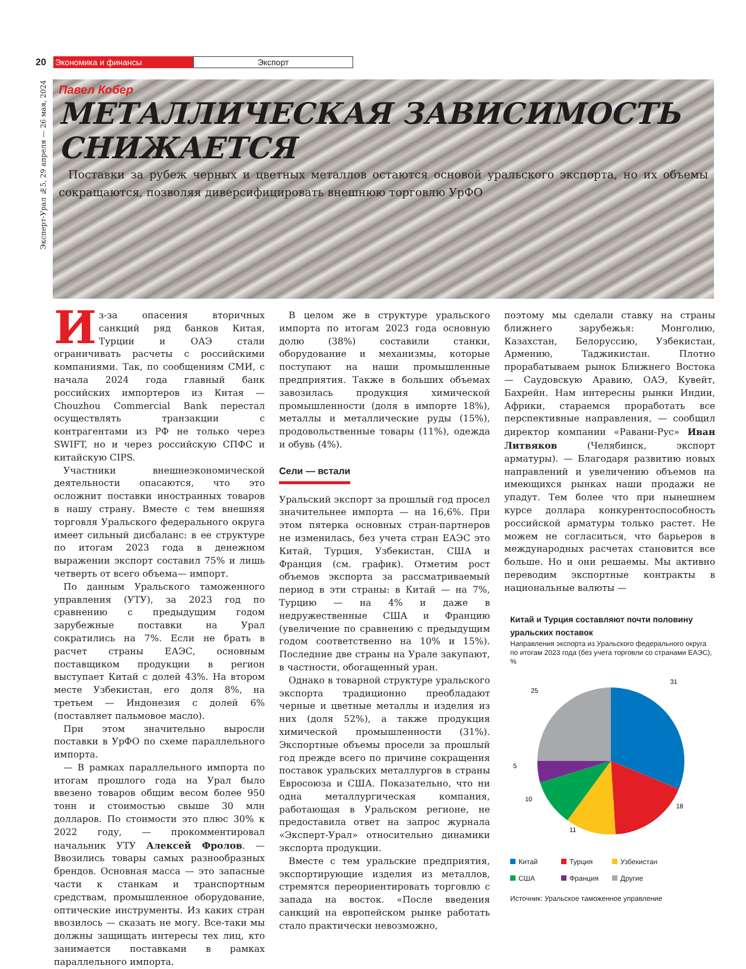20 Экономика и финансы Экспорт
Эксперт-Урал №5, 29 апреля — 26 мая, 2024
Павел Кобер
МЕТАЛЛИЧЕСКАЯ ЗАВИСИМОСТЬ СНИЖАЕТСЯ
Поставки за рубеж черных и цветных металлов остаются основой уральского экспорта, но их объемы сокращаются, позволяя диверсифицировать внешнюю торговлю УрФО
Из-за опасения вторичных санкций ряд банков Китая, Турции и ОАЭ стали ограничивать расчеты с российскими компаниями. Так, по сообщениям СМИ, с начала 2024 года главный банк российских импортеров из Китая — Chouzhou Commercial Bank перестал осуществлять транзакции с контрагентами из РФ не только через SWIFT, но и через российскую СПФС и китайскую CIPS.
Участники внешнеэкономической деятельности опасаются, что это осложнит поставки иностранных товаров в нашу страну. Вместе с тем внешняя торговля Уральского федерального округа имеет сильный дисбаланс: в ее структуре по итогам 2023 года в денежном выражении экспорт составил 75% и лишь четверть от всего объема— импорт.
По данным Уральского таможенного управления (УТУ), за 2023 год по сравнению с предыдущим годом зарубежные поставки на Урал сократились на 7%. Если не брать в расчет страны ЕАЭС, основным поставщиком продукции в регион выступает Китай с долей 43%. На втором месте Узбекистан, его доля 8%, на третьем — Индонезия с долей 6% (поставляет пальмовое масло).
При этом значительно выросли поставки в УрФО по схеме параллельного импорта.
— В рамках параллельного импорта по итогам прошлого года на Урал было ввезено товаров общим весом более 950 тонн и стоимостью свыше 30 млн долларов. По стоимости это плюс 30% к 2022 году, — прокомментировал начальник УТУ Алексей Фролов. — Ввозились товары самых разнообразных брендов. Основная масса — это запасные части к станкам и транспортным средствам, промышленное оборудование, оптические инструменты. Из каких стран ввозилось — сказать не могу. Все-таки мы должны защищать интересы тех лиц, кто занимается поставками в рамках параллельного импорта.
В целом же в структуре уральского импорта по итогам 2023 года основную долю (38%) составили станки, оборудование и механизмы, которые поступают на наши промышленные предприятия. Также в больших объемах завозилась продукция химической промышленности (доля в импорте 18%), металлы и металлические руды (15%), продовольственные товары (11%), одежда и обувь (4%).
Сели — встали
Уральский экспорт за прошлый год просел значительнее импорта — на 16,6%. При этом пятерка основных стран-партнеров не изменилась, без учета стран ЕАЭС это Китай, Турция, Узбекистан, США и Франция (см. график). Отметим рост объемов экспорта за рассматриваемый период в эти страны: в Китай — на 7%, Турцию — на 4% и даже в недружественные США и Францию (увеличение по сравнению с предыдущим годом соответственно на 10% и 15%). Последние две страны на Урале закупают, в частности, обогащенный уран.
Однако в товарной структуре уральского экспорта традиционно преобладают черные и цветные металлы и изделия из них (доля 52%), а также продукция химической промышленности (31%). Экспортные объемы просели за прошлый год прежде всего по причине сокращения поставок уральских металлургов в страны Евросоюза и США. Показательно, что ни одна металлургическая компания, работающая в Уральском регионе, не предоставила ответ на запрос журнала «Эксперт-Урал» относительно динамики экспорта продукции.
Вместе с тем уральские предприятия, экспортирующие изделия из металлов, стремятся переориентировать торговлю с запада на восток. «После введения санкций на европейском рынке работать стало практически невозможно,
поэтому мы сделали ставку на страны ближнего зарубежья: Монголию, Казахстан, Белоруссию, Узбекистан, Армению, Таджикистан. Плотно прорабатываем рынок Ближнего Востока — Саудовскую Аравию, ОАЭ, Кувейт, Бахрейн. Нам интересны рынки Индии, Африки, стараемся проработать все перспективные направления, — сообщил директор компании «Равани-Рус» Иван Литвяков (Челябинск, экспорт арматуры). — Благодаря развитию новых направлений и увеличению объемов на имеющихся рынках наши продажи не упадут. Тем более что при нынешнем курсе доллара конкурентоспособность российской арматуры только растет. Не можем не согласиться, что барьеров в международных расчетах становится все больше. Но и они решаемы. Мы активно переводим экспортные контракты в национальные валюты —
Китай и Турция составляют почти половину уральских поставок
Направления экспорта из Уральского федерального округа по итогам 2023 года (без учета торговли со странами ЕАЭС), %
31
18
11
10
5
25
Китай Турция Узбекистан США Франция Другие
Источник: Уральское таможенное управление